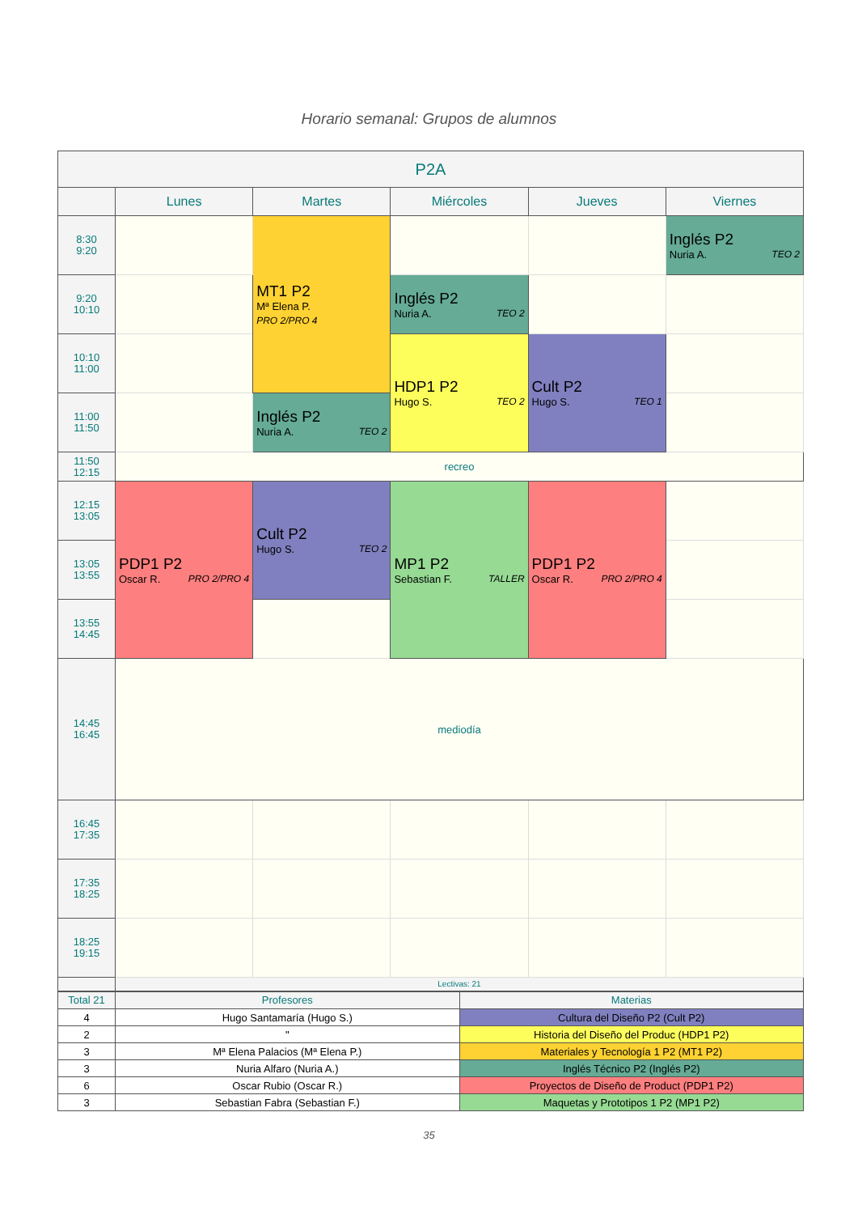Horario semanal: Grupos de alumnos
| P2A | | | | | |
| --- | --- | --- | --- | --- | --- |
| | Lunes | Martes | Miércoles | Jueves | Viernes |
| 8:30 9:20 | | MT1 P2 Mª Elena P. PRO 2/PRO 4 | | | Inglés P2 Nuria A. TEO 2 |
| 9:20 10:10 | | | Inglés P2 Nuria A. TEO 2 | | |
| 10:10 11:00 | | | HDP1 P2 Hugo S. TEO 2 | Cult P2 Hugo S. TEO 1 | |
| 11:00 11:50 | | Inglés P2 Nuria A. TEO 2 | | | |
| 11:50 12:15 | recreo | | | | |
| 12:15 13:05 | PDP1 P2 Oscar R. PRO 2/PRO 4 | Cult P2 Hugo S. TEO 2 | MP1 P2 Sebastian F. TALLER | PDP1 P2 Oscar R. PRO 2/PRO 4 | |
| 13:05 13:55 | | | | | |
| 13:55 14:45 | | | | | |
| 14:45 16:45 | mediodía | | | | |
| 16:45 17:35 | | | | | |
| 17:35 18:25 | | | | | |
| 18:25 19:15 | | | | | |
| | Lectivas: 21 | | | | |
| Total 21 | Profesores | Materias |
| 4 | Hugo Santamaría (Hugo S.) | Cultura del Diseño P2 (Cult P2) |
| 2 | " | Historia del Diseño del Produc (HDP1 P2) |
| 3 | Mª Elena Palacios (Mª Elena P.) | Materiales y Tecnología 1 P2 (MT1 P2) |
| 3 | Nuria Alfaro (Nuria A.) | Inglés Técnico P2 (Inglés P2) |
| 6 | Oscar Rubio (Oscar R.) | Proyectos de Diseño de Product (PDP1 P2) |
| 3 | Sebastian Fabra (Sebastian F.) | Maquetas y Prototipos 1 P2 (MP1 P2) |
35